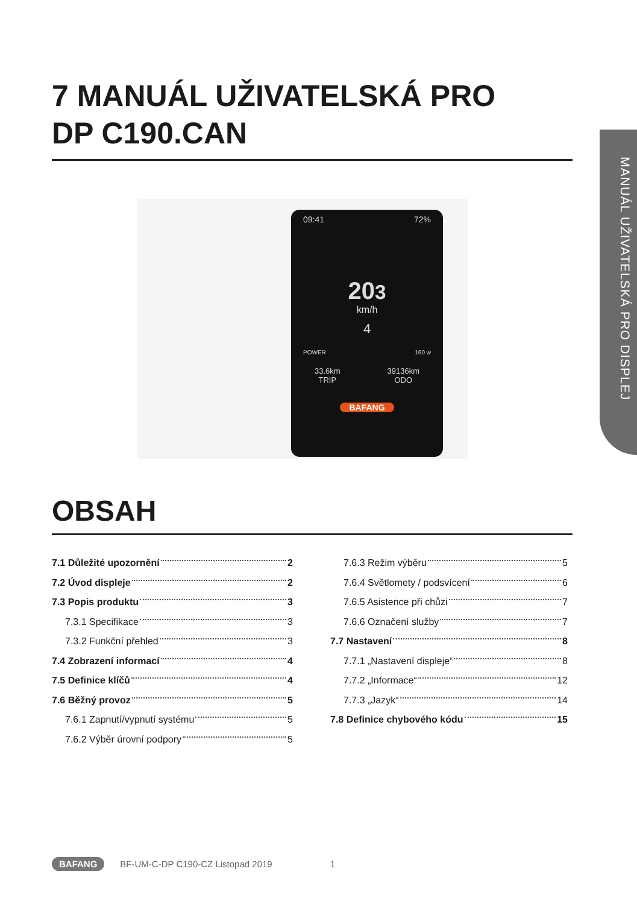7 MANUÁL UŽIVATELSKÁ PRO
DP C190.CAN
MANUÁL UŽIVATELSKÁ PRO DISPLEJ
09:41 72%
203
km/h
4
POWER 160 w
33.6km
TRIP 39136km
ODO
BAFANG
OBSAH
7.1 Důležité upozornění 2
7.2 Úvod displeje 2
7.3 Popis produktu 3
7.3.1 Specifikace 3
7.3.2 Funkční přehled 3
7.4 Zobrazení informací 4
7.5 Definice klíčů 4
7.6 Běžný provoz 5
7.6.1 Zapnutí/vypnutí systému 5
7.6.2 Výběr úrovní podpory 5
7.6.3 Režim výběru 5
7.6.4 Světlomety / podsvícení 6
7.6.5 Asistence při chůzi 7
7.6.6 Označení služby 7
7.7 Nastavení 8
7.7.1 „Nastavení displeje“ 8
7.7.2 „Informace“ 12
7.7.3 „Jazyk“ 14
7.8 Definice chybového kódu 15
BAFANG BF-UM-C-DP C190-CZ Listopad 2019 1